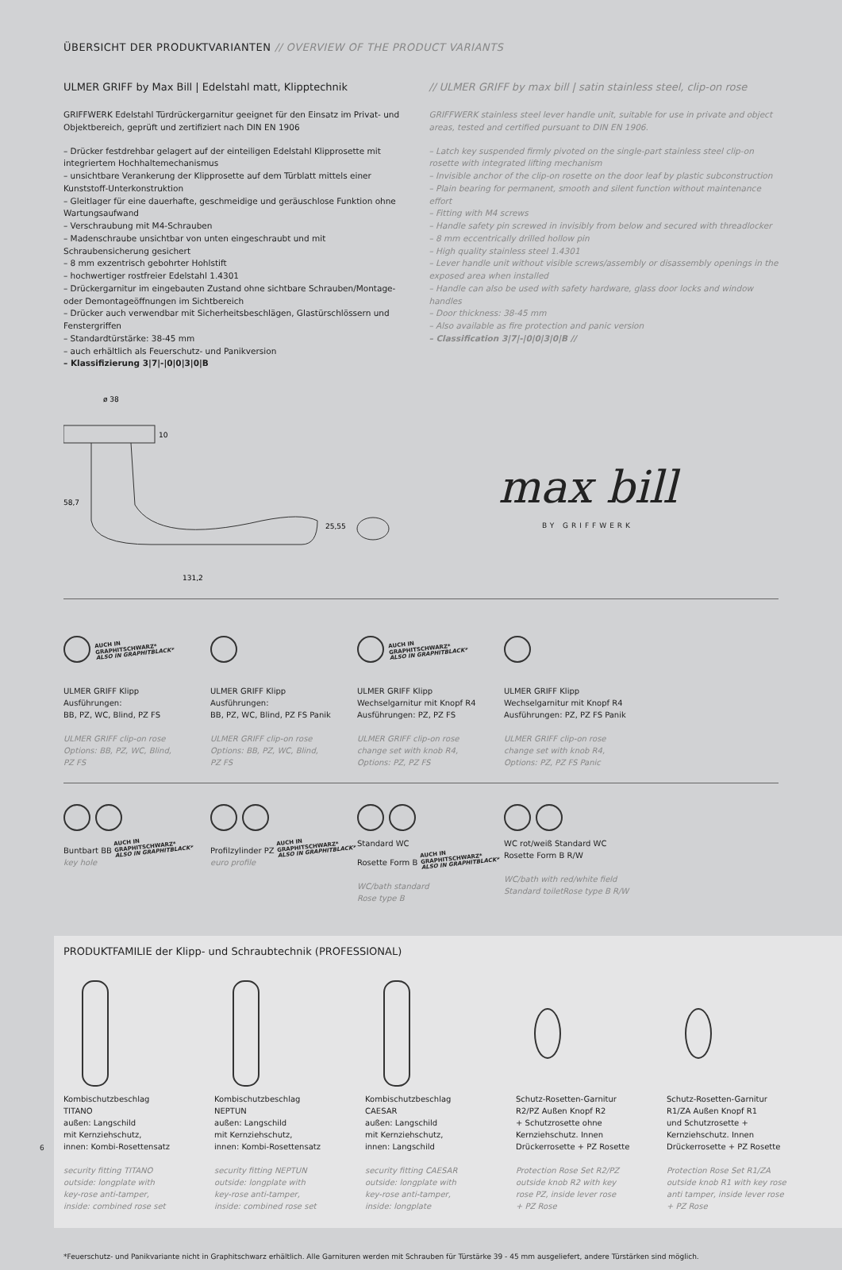ÜBERSICHT DER PRODUKTVARIANTEN // OVERVIEW OF THE PRODUCT VARIANTS
ULMER GRIFF by Max Bill | Edelstahl matt, Klipptechnik
GRIFFWERK Edelstahl Türdrückergarnitur geeignet für den Einsatz im Privat- und Objektbereich, geprüft und zertifiziert nach DIN EN 1906
– Drücker festdrehbar gelagert auf der einteiligen Edelstahl Klipprosette mit integriertem Hochhaltemechanismus
– unsichtbare Verankerung der Klipprosette auf dem Türblatt mittels einer Kunststoff-Unterkonstruktion
– Gleitlager für eine dauerhafte, geschmeidige und geräuschlose Funktion ohne Wartungsaufwand
– Verschraubung mit M4-Schrauben
– Madenschraube unsichtbar von unten eingeschraubt und mit Schraubensicherung gesichert
– 8 mm exzentrisch gebohrter Hohlstift
– hochwertiger rostfreier Edelstahl 1.4301
– Drückergarnitur im eingebauten Zustand ohne sichtbare Schrauben/Montage- oder Demontageöffnungen im Sichtbereich
– Drücker auch verwendbar mit Sicherheitsbeschlägen, Glastürschlössern und Fenstergriffen
– Standardtürstärke: 38-45 mm
– auch erhältlich als Feuerschutz- und Panikversion
– Klassifizierung 3|7|-|0|0|3|0|B
// ULMER GRIFF by max bill | satin stainless steel, clip-on rose
GRIFFWERK stainless steel lever handle unit, suitable for use in private and object areas, tested and certified pursuant to DIN EN 1906.
– Latch key suspended firmly pivoted on the single-part stainless steel clip-on rosette with integrated lifting mechanism
– Invisible anchor of the clip-on rosette on the door leaf by plastic subconstruction
– Plain bearing for permanent, smooth and silent function without maintenance effort
– Fitting with M4 screws
– Handle safety pin screwed in invisibly from below and secured with threadlocker
– 8 mm eccentrically drilled hollow pin
– High quality stainless steel 1.4301
– Lever handle unit without visible screws/assembly or disassembly openings in the exposed area when installed
– Handle can also be used with safety hardware, glass door locks and window handles
– Door thickness: 38-45 mm
– Also available as fire protection and panic version
– Classification 3|7|-|0|0|3|0|B //
ø 38
10
58,7
25,55
131,2
max bill
BY GRIFFWERK
AUCH IN
GRAPHITSCHWARZ*
ALSO IN GRAPHITBLACK*
ULMER GRIFF Klipp
Ausführungen:
BB, PZ, WC, Blind, PZ FS
ULMER GRIFF clip-on rose
Options: BB, PZ, WC, Blind,
PZ FS
ULMER GRIFF Klipp
Ausführungen:
BB, PZ, WC, Blind, PZ FS Panik
ULMER GRIFF clip-on rose
Options: BB, PZ, WC, Blind,
PZ FS
AUCH IN
GRAPHITSCHWARZ*
ALSO IN GRAPHITBLACK*
ULMER GRIFF Klipp
Wechselgarnitur mit Knopf R4
Ausführungen: PZ, PZ FS
ULMER GRIFF clip-on rose
change set with knob R4,
Options: PZ, PZ FS
ULMER GRIFF Klipp
Wechselgarnitur mit Knopf R4
Ausführungen: PZ, PZ FS Panik
ULMER GRIFF clip-on rose
change set with knob R4,
Options: PZ, PZ FS Panic
Buntbart BB AUCH IN
GRAPHITSCHWARZ*
ALSO IN GRAPHITBLACK*
key hole
Profilzylinder PZ AUCH IN
GRAPHITSCHWARZ*
ALSO IN GRAPHITBLACK*
euro profile
Standard WC
Rosette Form B AUCH IN
GRAPHITSCHWARZ*
ALSO IN GRAPHITBLACK*
WC/bath standard
Rose type B
WC rot/weiß Standard WC
Rosette Form B R/W
WC/bath with red/white field
Standard toiletRose type B R/W
PRODUKTFAMILIE der Klipp- und Schraubtechnik (PROFESSIONAL)
Kombischutzbeschlag
TITANO
außen: Langschild
mit Kernziehschutz,
innen: Kombi-Rosettensatz
security fitting TITANO
outside: longplate with
key-rose anti-tamper,
inside: combined rose set
Kombischutzbeschlag
NEPTUN
außen: Langschild
mit Kernziehschutz,
innen: Kombi-Rosettensatz
security fitting NEPTUN
outside: longplate with
key-rose anti-tamper,
inside: combined rose set
Kombischutzbeschlag
CAESAR
außen: Langschild
mit Kernziehschutz,
innen: Langschild
security fitting CAESAR
outside: longplate with
key-rose anti-tamper,
inside: longplate
Schutz-Rosetten-Garnitur
R2/PZ Außen Knopf R2
+ Schutzrosette ohne
Kernziehschutz. Innen
Drückerrosette + PZ Rosette
Protection Rose Set R2/PZ
outside knob R2 with key
rose PZ, inside lever rose
+ PZ Rose
Schutz-Rosetten-Garnitur
R1/ZA Außen Knopf R1
und Schutzrosette +
Kernziehschutz. Innen
Drückerrosette + PZ Rosette
Protection Rose Set R1/ZA
outside knob R1 with key rose
anti tamper, inside lever rose
+ PZ Rose
6
*Feuerschutz- und Panikvariante nicht in Graphitschwarz erhältlich. Alle Garnituren werden mit Schrauben für Türstärke 39 - 45 mm ausgeliefert, andere Türstärken sind möglich.